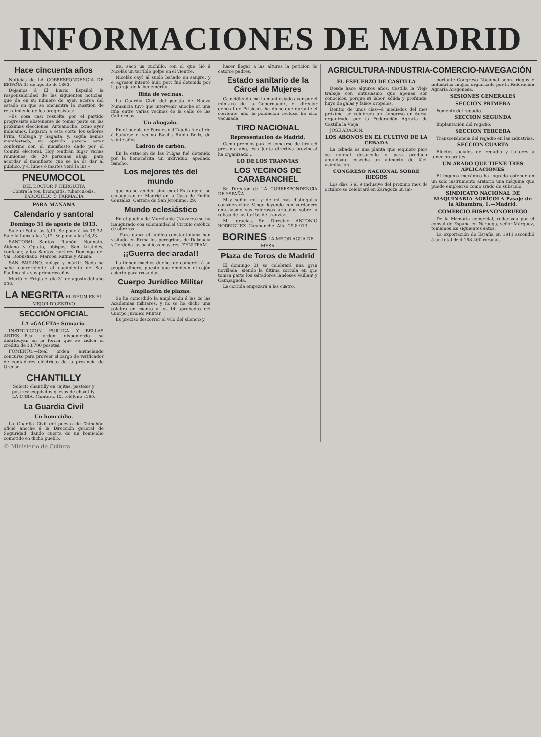INFORMACIONES DE MADRID
Hace cincuenta años
Noticias de LA CORRESPONDENCIA DE ESPAÑA 30 de agosto de 1863.
Dejamos á El Diario Español la responsabilidad de las siguientes noticias, que da en su número de ayer, acerca del estado en que se encuentra la cuestión de retraimiento de los progresistas:
«Es cosa casi resuelta por el partido progresista abstenerse de tomar parte en las próximas elecciones. Anteanoche, como ayer indicamos, llegaron á esta corte los señores Prim, Olózaga y Sagasta, y, según hemos manifestado, su opinión parece estar conforme con el manifiesto dado por el Comité electoral. Hoy tendrán lugar varias reuniones, de 20 personas abajo, para acordar el manifiesto que se ha de dar al público, y el lunes ó martes verá la luz.»
PNEUMOCOL
DEL DOCTOR F. HERGUETA
Contra la tos, bronquitis, tuberculosis.
BARQUILLO, 5, FARMACIA
PARA MAÑANA
Calendario y santoral
Domingo 31 de agosto de 1913.
Sale el Sol á las 5,11. Se pone á las 19,32. Sale la Luna á las 2,12. Se pone á las 18,23.
SANTORAL.—Santos Ramón Nonnato, Aidano y Optato, obispos; San Arístides, confesor, y los Santos mártires Domingo del Val, Robustiano, Marcos, Rufina y Anmia.
SAN PAULINO, obispo y mártir. Nada se sabe concerniente al nacimiento de San Paulino ni á sus primeros años.
Murió en Frigia el día 31 de agosto del año 358.
LA NEGRITA EL RHUM ES EL MEJOR DIGESTIVO
SECCIÓN OFICIAL
LA «GACETA» Sumario.
INSTRUCCION PUBLICA Y BELLAS ARTES.—Real orden disponiendo se distribuyan en la forma que se indica el crédito de 23.700 pesetas.
FOMENTO.—Real orden anunciando concurso para proveer el cargo de verificador de contadores eléctricos de la provincia de Orense.
CHANTILLY
Selecto chantilly en cajitas, pasteles y postres; exquisitos quesos de chantilly.
LA INDIA, Montera, 12, teléfono 4169.
La Guardia Civil
Un homicidio.
La Guardia Civil del puesto de Chinchón ofició anoche á la Dirección general de Seguridad, dando cuenta de un homicidio cometido en dicho pueblo.
ira, sacó un cuchillo, con el que dió á Nicolás un terrible golpe en el vientre.
Nicolás cayó al suelo bañado en sangre, y el agresor intentó huir, pero fué detenido por la pareja de la benemérita.
Riña de vecinas.
La Guardia Civil del puesto de Nueva Numancia tuvo que intervenir anoche en una riña entre varias vecinas de la calle de las Californias.
Un ahogado.
En el pueblo de Perales del Tajuña fué al río á bañarse el vecino Basilio Rubio Bello, de veinte años.
Ladrón de carbón.
En la estación de las Pulgas fué detenido por la benemérita un individuo, apodado Sancho.
Los mejores tés del mundo
que no se venden sino en el Extranjero, se encuentran en Madrid en la Casa de Emilio González, Carrera de San Jerónimo, 29.
Mundo eclesiástico
En el pueblo de Murchante (Navarra) se ha inaugurado con solemnidad el Círculo católico de obreros.
—Para ganar el jubileo constantiniano han visitado en Roma los peregrinos de Dalmacia y Cerdeña las basílicas mayores. ZENITRAM.
¡¡Guerra declarada!!
La tienen muchos dueños de comercio á su propio dinero, puesto que emplean el cajón abierto para recaudar.
Cuerpo Jurídico Militar
Ampliación de plazas.
Se ha concedido la ampliación á las de las Academias militares, y no se ha dicho una palabra en cuanto á los 14 aprobados del Cuerpo Jurídico Militar.
Es preciso descorrer el velo del silencio y
hacer llegar á las alturas la petición de catorce padres.
Estado sanitario de la Cárcel de Mujeres
Coincidiendo con lo manifestado ayer por el ministro de la Gobernación, el director general de Prisiones ha dicho que durante el corriente año la población reclusa ha sido vacunada.
TIRO NACIONAL
Representación de Madrid.
Como premios para el concurso de tiro del presente año, esta Junta directiva provincial ha organizado...
LO DE LOS TRANVIAS
LOS VECINOS DE CARABANCHEL
Sr. Director de LA CORRESPONDENCIA DE ESPAÑA.
Muy señor mío y de mi más distinguida consideración: Vengo leyendo con verdadero entusiasmo sus valerosos artículos sobre la rebaja de las tarifas de tranvías.
Mil gracias, Sr. Director. ANTONIO RODRIGUEZ. Carabanchel Alto, 29-8-913.
BORINES LA MEJOR AGUA DE MESA
Plaza de Toros de Madrid
El domingo 31 se celebrará una gran novillada, siendo la última corrida en que toman parte los saltadores landeses Vaillant y Campagnola.
La corrida empezará á las cuatro.
AGRICULTURA-INDUSTRIA-COMERCIO-NAVEGACIÓN
EL ESFUERZO DE CASTILLA
Desde hace algunos años, Castilla la Vieja trabaja con entusiasmo que apenas son conocidos, porque su labor, sólida y profunda, huye de galas y falsos oropeles.
Dentro de unos días—á mediados del mes próximo—se celebrará un Congreso en Soria, organizado por la Federación Agraria de Castilla la Vieja.
JOSE ARAGON.
LOS ABONOS EN EL CULTIVO DE LA CEBADA
La cebada es una planta que requiere para su normal desarrollo y para producir abundante cosecha un alimento de fácil asimilación.
CONGRESO NACIONAL SOBRE RIEGOS
Los días 5 al 9 inclusive del próximo mes de octubre se celebrará en Zaragoza un im-
portante Congreso Nacional sobre riegos é industrias anejas, organizado por la Federación Agraria Aragonesa.
SESIONES GENERALES
SECCION PRIMERA
Fomento del regadío.
SECCION SEGUNDA
Implantación del regadío.
SECCION TERCERA
Transcendencia del regadío en las industrias.
SECCION CUARTA
Efectos sociales del regadío y factores á tener presentes.
UN ARADO QUE TIENE TRES APLICACIONES
El ingenio mecánico ha logrado obtener en un solo instrumento aratorio una máquina que puede emplearse como arado de subsuelo.
SINDICATO NACIONAL DE MAQUINARIA AGRÍCOLA Pasaje de la Albambra, 1.—Madrid.
COMERCIO HISPANONORUEGO
De la Memoria comercial, redactada por el cónsul de España en Noruega, señor Márquez, tomamos los siguientes datos.
La exportación de España en 1911 ascendió á un total de 4.168.400 coronas.
© Ministerio de Cultura